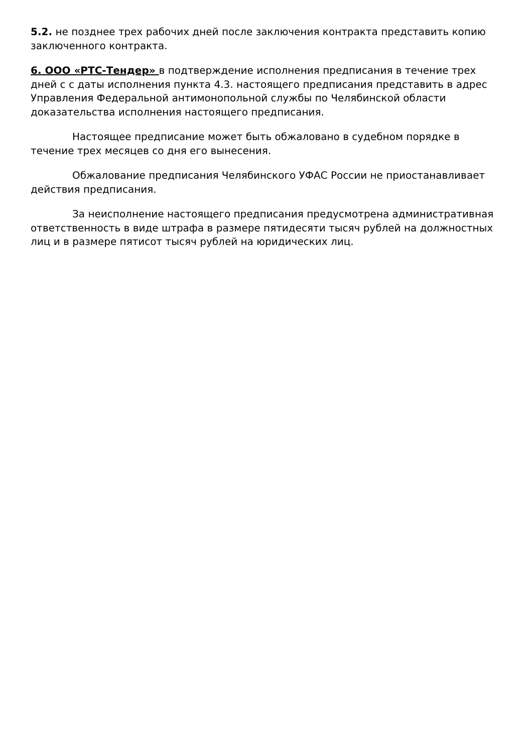5.2. не позднее трех рабочих дней после заключения контракта представить копию заключенного контракта.
6. ООО «РТС-Тендер» в подтверждение исполнения предписания в течение трех дней с с даты исполнения пункта 4.3. настоящего предписания представить в адрес Управления Федеральной антимонопольной службы по Челябинской области доказательства исполнения настоящего предписания.
Настоящее предписание может быть обжаловано в судебном порядке в течение трех месяцев со дня его вынесения.
Обжалование предписания Челябинского УФАС России не приостанавливает действия предписания.
За неисполнение настоящего предписания предусмотрена административная ответственность в виде штрафа в размере пятидесяти тысяч рублей на должностных лиц и в размере пятисот тысяч рублей на юридических лиц.